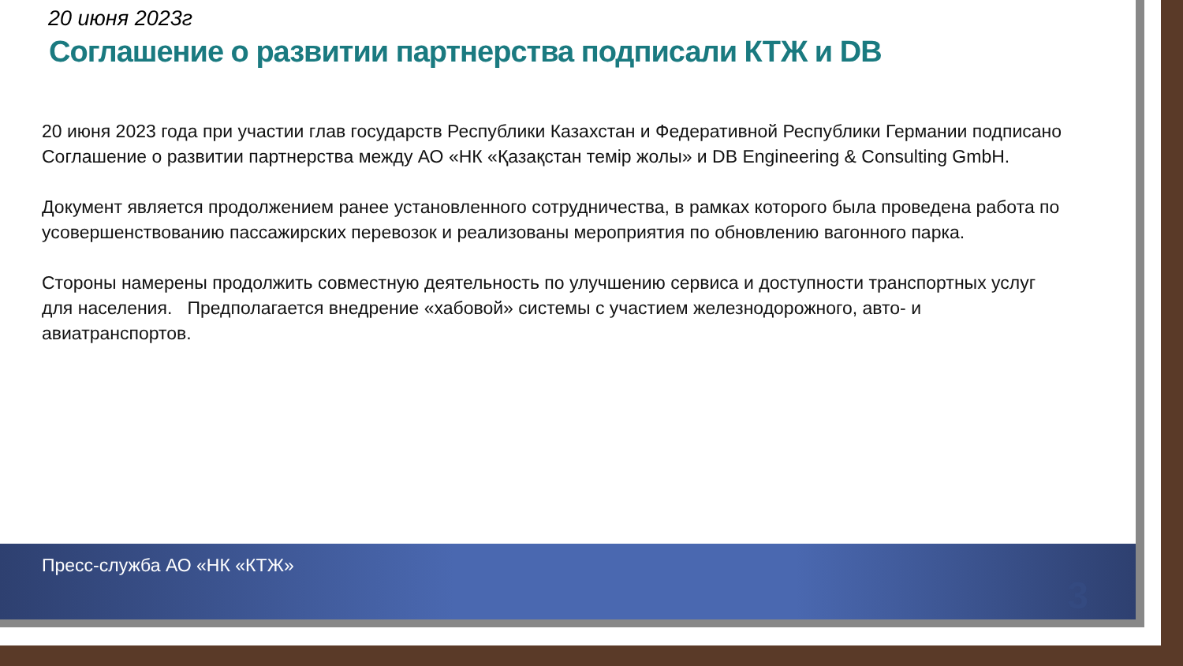20 июня 2023г
Соглашение о развитии партнерства подписали КТЖ и DB
20 июня 2023 года при участии глав государств Республики Казахстан и Федеративной Республики Германии подписано Соглашение о развитии партнерства между АО «НК «Қазақстан темір жолы» и DB Engineering & Consulting GmbH.
Документ является продолжением ранее установленного сотрудничества, в рамках которого была проведена работа по усовершенствованию пассажирских перевозок и реализованы мероприятия по обновлению вагонного парка.
Стороны намерены продолжить совместную деятельность по улучшению сервиса и доступности транспортных услуг для населения. Предполагается внедрение «хабовой» системы с участием железнодорожного, авто- и авиатранспортов.
Пресс-служба АО «НК «КТЖ»
3